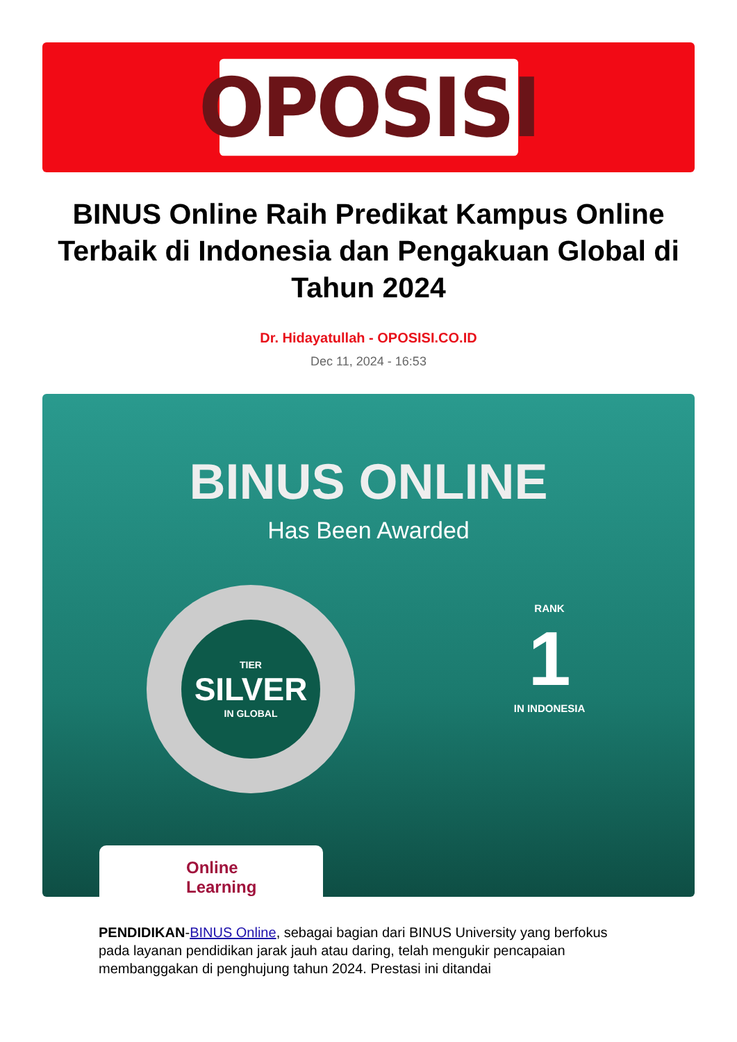OPOSISI
BINUS Online Raih Predikat Kampus Online Terbaik di Indonesia dan Pengakuan Global di Tahun 2024
Dr. Hidayatullah - OPOSISI.CO.ID
Dec 11, 2024 - 16:53
BINUS ONLINE
Has Been Awarded
TIER
SILVER
IN GLOBAL
RANK
1
IN INDONESIA
Online
Learning
PENDIDIKAN-BINUS Online, sebagai bagian dari BINUS University yang berfokus pada layanan pendidikan jarak jauh atau daring, telah mengukir pencapaian membanggakan di penghujung tahun 2024. Prestasi ini ditandai